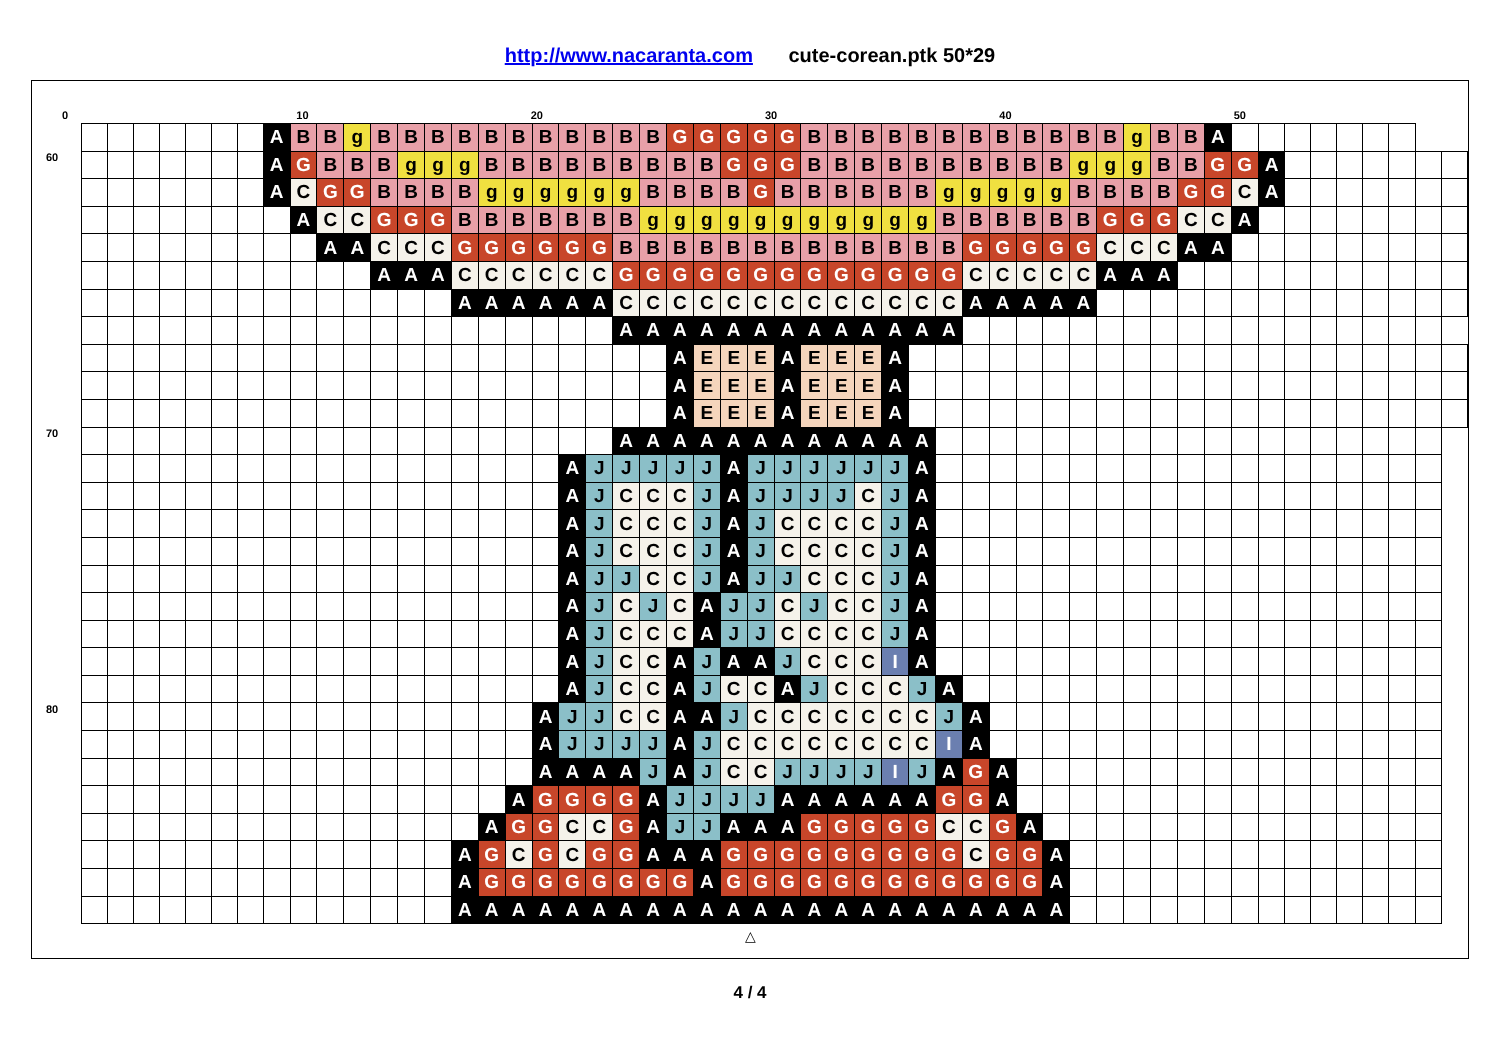http://www.nacaranta.com cute-corean.ptk 50*29
0 10 20 30 40 50
| | | | | | | | | A | B | B | g | B | B | B | B | B | B | B | B | B | B | B | G | G | G | G | G | B | B | B | B | B | B | B | B | B | B | B | B | g | B | B | A | | | | | | | | | |
| 60 | | | | | | | | A | G | B | B | B | g | g | g | B | B | B | B | B | B | B | B | B | G | G | G | B | B | B | B | B | B | B | B | B | B | g | g | g | B | B | G | G | A | | | | | | | |
| | | | | | | | | A | C | G | G | B | B | B | B | g | g | g | g | g | g | B | B | B | B | G | B | B | B | B | B | B | g | g | g | g | g | B | B | B | B | G | G | C | A | | | | | | | |
| | | | | | | | | | A | C | C | G | G | G | B | B | B | B | B | B | B | g | g | g | g | g | g | g | g | g | g | g | B | B | B | B | B | B | G | G | G | C | C | A | | | | | | | | |
| | | | | | | | | | | A | A | C | C | C | G | G | G | G | G | G | B | B | B | B | B | B | B | B | B | B | B | B | B | G | G | G | G | G | C | C | C | A | A | | | | | | | | | |
| | | | | | | | | | | | | A | A | A | C | C | C | C | C | C | G | G | G | G | G | G | G | G | G | G | G | G | G | C | C | C | C | C | A | A | A | | | | | | | | | | | |
| | | | | | | | | | | | | | | | A | A | A | A | A | A | C | C | C | C | C | C | C | C | C | C | C | C | C | A | A | A | A | A | | | | | | | | | | | | | | |
| | | | | | | | | | | | | | | | | | | | | | A | A | A | A | A | A | A | A | A | A | A | A | A | | | | | | | | | | | | | | | | | | | |
| | | | | | | | | | | | | | | | | | | | | | | | A | E | E | E | A | E | E | E | A | | | | | | | | | | | | | | | | | | | | | |
| | | | | | | | | | | | | | | | | | | | | | | | A | E | E | E | A | E | E | E | A | | | | | | | | | | | | | | | | | | | | | |
| | | | | | | | | | | | | | | | | | | | | | | | A | E | E | E | A | E | E | E | A | | | | | | | | | | | | | | | | | | | | | |
| 70 | | | | | | | | | | | | | | | | | | | | | A | A | A | A | A | A | A | A | A | A | A | A | | | | | | | | | | | | | | | | | | | | |
| | | | | | | | | | | | | | | | | | | | A | J | J | J | J | J | A | J | J | J | J | J | J | A | | | | | | | | | | | | | | | | | | | | |
| | | | | | | | | | | | | | | | | | | | A | J | C | C | C | J | A | J | J | J | J | C | J | A | | | | | | | | | | | | | | | | | | | | |
| | | | | | | | | | | | | | | | | | | | A | J | C | C | C | J | A | J | C | C | C | C | J | A | | | | | | | | | | | | | | | | | | | | |
| | | | | | | | | | | | | | | | | | | | A | J | C | C | C | J | A | J | C | C | C | C | J | A | | | | | | | | | | | | | | | | | | | | |
| | | | | | | | | | | | | | | | | | | | A | J | J | C | C | J | A | J | J | C | C | C | J | A | | | | | | | | | | | | | | | | | | | | |
| | | | | | | | | | | | | | | | | | | | A | J | C | J | C | A | J | J | C | J | C | C | J | A | | | | | | | | | | | | | | | | | | | | |
| | | | | | | | | | | | | | | | | | | | A | J | C | C | C | A | J | J | C | C | C | C | J | A | | | | | | | | | | | | | | | | | | | | |
| | | | | | | | | | | | | | | | | | | | A | J | C | C | A | J | A | A | J | C | C | C | I | A | | | | | | | | | | | | | | | | | | | | |
| | | | | | | | | | | | | | | | | | | | A | J | C | C | A | J | C | C | A | J | C | C | C | J | A | | | | | | | | | | | | | | | | | | | |
| 80 | | | | | | | | | | | | | | | | | | A | J | J | C | C | A | A | J | C | C | C | C | C | C | C | J | A | | | | | | | | | | | | | | | | | | |
| | | | | | | | | | | | | | | | | | | A | J | J | J | J | A | J | C | C | C | C | C | C | C | C | I | A | | | | | | | | | | | | | | | | | | |
| | | | | | | | | | | | | | | | | | | A | A | A | A | J | A | J | C | C | J | J | J | J | I | J | A | G | A | | | | | | | | | | | | | | | | | |
| | | | | | | | | | | | | | | | | | A | G | G | G | G | A | J | J | J | J | A | A | A | A | A | A | G | G | A | | | | | | | | | | | | | | | | | |
| | | | | | | | | | | | | | | | | A | G | G | C | C | G | A | J | J | A | A | A | G | G | G | G | G | C | C | G | A | | | | | | | | | | | | | | | | |
| | | | | | | | | | | | | | | | A | G | C | G | C | G | G | A | A | A | G | G | G | G | G | G | G | G | G | C | G | G | A | | | | | | | | | | | | | | | |
| | | | | | | | | | | | | | | | A | G | G | G | G | G | G | G | G | A | G | G | G | G | G | G | G | G | G | G | G | G | A | | | | | | | | | | | | | | | |
| | | | | | | | | | | | | | | | A | A | A | A | A | A | A | A | A | A | A | A | A | A | A | A | A | A | A | A | A | A | A | | | | | | | | | | | | | | | |
△
4 / 4